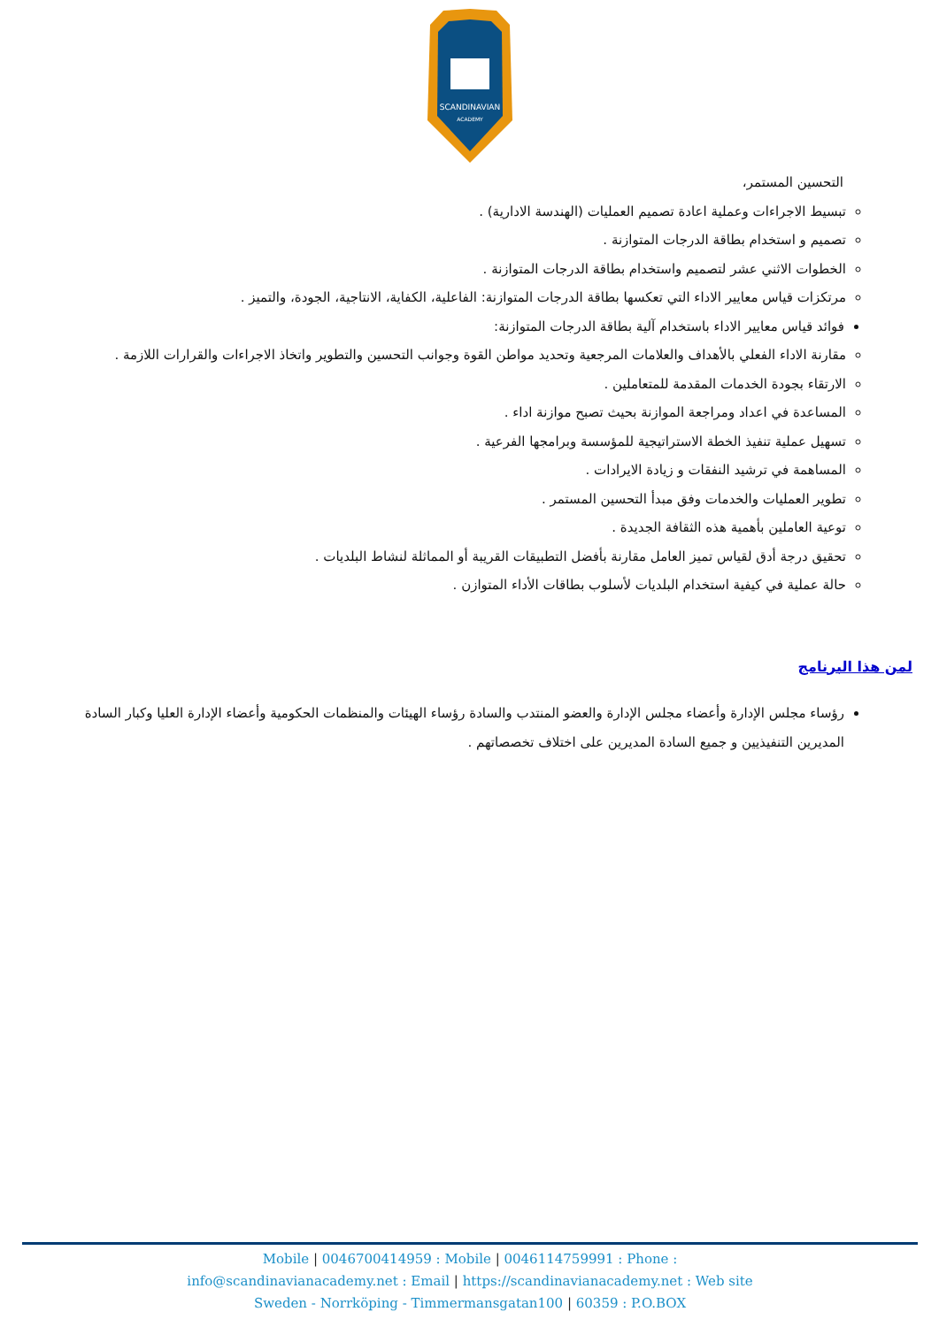SCANDINAVIAN
ACADEMY
التحسين المستمر،
تبسيط الاجراءات وعملية اعادة تصميم العمليات (الهندسة الادارية) .
تصميم و استخدام بطاقة الدرجات المتوازنة .
الخطوات الاثني عشر لتصميم واستخدام بطاقة الدرجات المتوازنة .
مرتكزات قياس معايير الاداء التي تعكسها بطاقة الدرجات المتوازنة: الفاعلية، الكفاية، الانتاجية، الجودة، والتميز .
فوائد قياس معايير الاداء باستخدام آلية بطاقة الدرجات المتوازنة:
مقارنة الاداء الفعلي بالأهداف والعلامات المرجعية وتحديد مواطن القوة وجوانب التحسين والتطوير واتخاذ الاجراءات والقرارات اللازمة .
الارتقاء بجودة الخدمات المقدمة للمتعاملين .
المساعدة في اعداد ومراجعة الموازنة بحيث تصبح موازنة اداء .
تسهيل عملية تنفيذ الخطة الاستراتيجية للمؤسسة وبرامجها الفرعية .
المساهمة في ترشيد النفقات و زيادة الايرادات .
تطوير العمليات والخدمات وفق مبدأ التحسين المستمر .
توعية العاملين بأهمية هذه الثقافة الجديدة .
تحقيق درجة أدق لقياس تميز العامل مقارنة بأفضل التطبيقات القريبة أو المماثلة لنشاط البلديات .
حالة عملية في كيفية استخدام البلديات لأسلوب بطاقات الأداء المتوازن .
لمن هذا البرنامج
رؤساء مجلس الإدارة وأعضاء مجلس الإدارة والعضو المنتدب والسادة رؤساء الهيئات والمنظمات الحكومية وأعضاء الإدارة العليا وكبار السادة المديرين التنفيذيين و جميع السادة المديرين على اختلاف تخصصاتهم .
Mobile | 0046700414959 : Mobile | 0046114759991 : Phone :
info@scandinavianacademy.net : Email | https://scandinavianacademy.net : Web site
Sweden - Norrköping - Timmermansgatan100 | 60359 : P.O.BOX